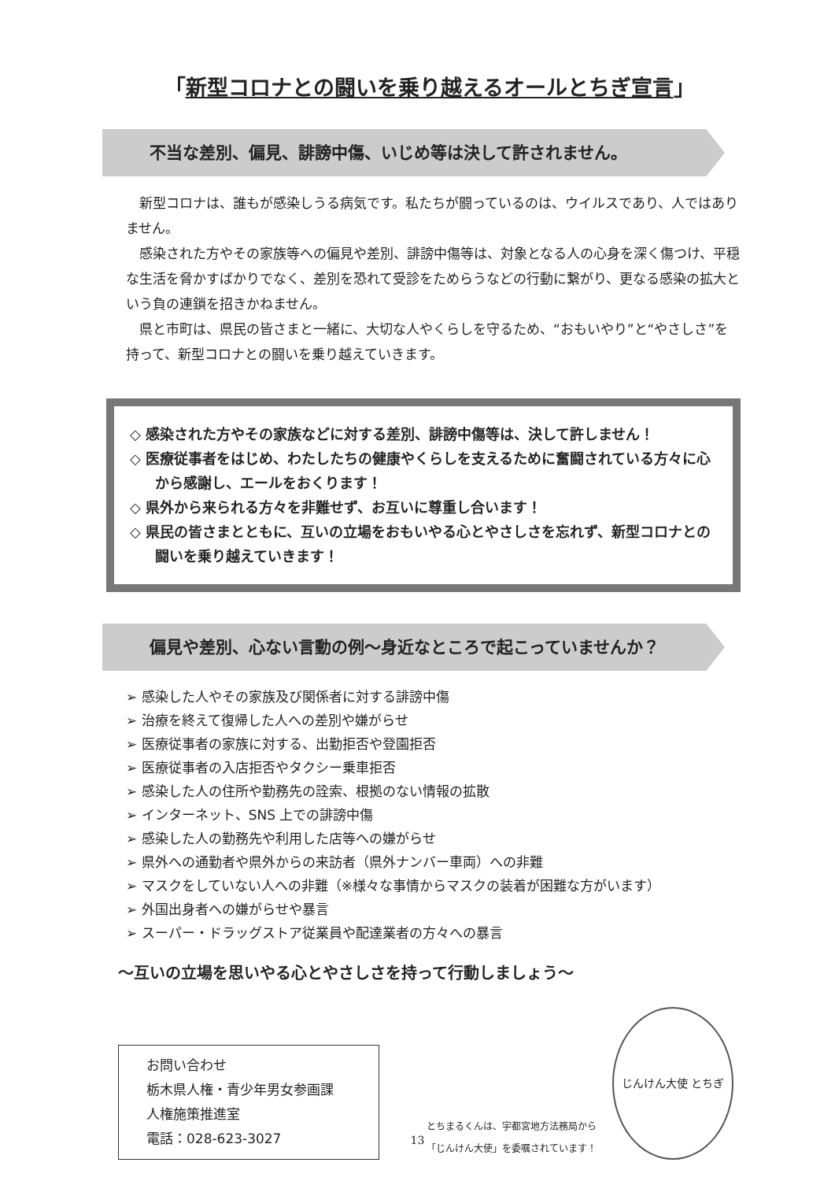「新型コロナとの闘いを乗り越えるオールとちぎ宣言」
不当な差別、偏見、誹謗中傷、いじめ等は決して許されません。
新型コロナは、誰もが感染しうる病気です。私たちが闘っているのは、ウイルスであり、人ではありません。
感染された方やその家族等への偏見や差別、誹謗中傷等は、対象となる人の心身を深く傷つけ、平穏な生活を脅かすばかりでなく、差別を恐れて受診をためらうなどの行動に繋がり、更なる感染の拡大という負の連鎖を招きかねません。
県と市町は、県民の皆さまと一緒に、大切な人やくらしを守るため、“おもいやり”と“やさしさ”を持って、新型コロナとの闘いを乗り越えていきます。
◇ 感染された方やその家族などに対する差別、誹謗中傷等は、決して許しません！
◇ 医療従事者をはじめ、わたしたちの健康やくらしを支えるために奮闘されている方々に心から感謝し、エールをおくります！
◇ 県外から来られる方々を非難せず、お互いに尊重し合います！
◇ 県民の皆さまとともに、互いの立場をおもいやる心とやさしさを忘れず、新型コロナとの闘いを乗り越えていきます！
偏見や差別、心ない言動の例～身近なところで起こっていませんか？
➢ 感染した人やその家族及び関係者に対する誹謗中傷
➢ 治療を終えて復帰した人への差別や嫌がらせ
➢ 医療従事者の家族に対する、出勤拒否や登園拒否
➢ 医療従事者の入店拒否やタクシー乗車拒否
➢ 感染した人の住所や勤務先の詮索、根拠のない情報の拡散
➢ インターネット、SNS 上での誹謗中傷
➢ 感染した人の勤務先や利用した店等への嫌がらせ
➢ 県外への通勤者や県外からの来訪者（県外ナンバー車両）への非難
➢ マスクをしていない人への非難（※様々な事情からマスクの装着が困難な方がいます）
➢ 外国出身者への嫌がらせや暴言
➢ スーパー・ドラッグストア従業員や配達業者の方々への暴言
～互いの立場を思いやる心とやさしさを持って行動しましょう～
お問い合わせ
栃木県人権・青少年男女参画課
人権施策推進室
電話：028-623-3027
とちまるくんは、宇都宮地方法務局から
「じんけん大使」を委嘱されています！
じんけん大使 とちぎ
13